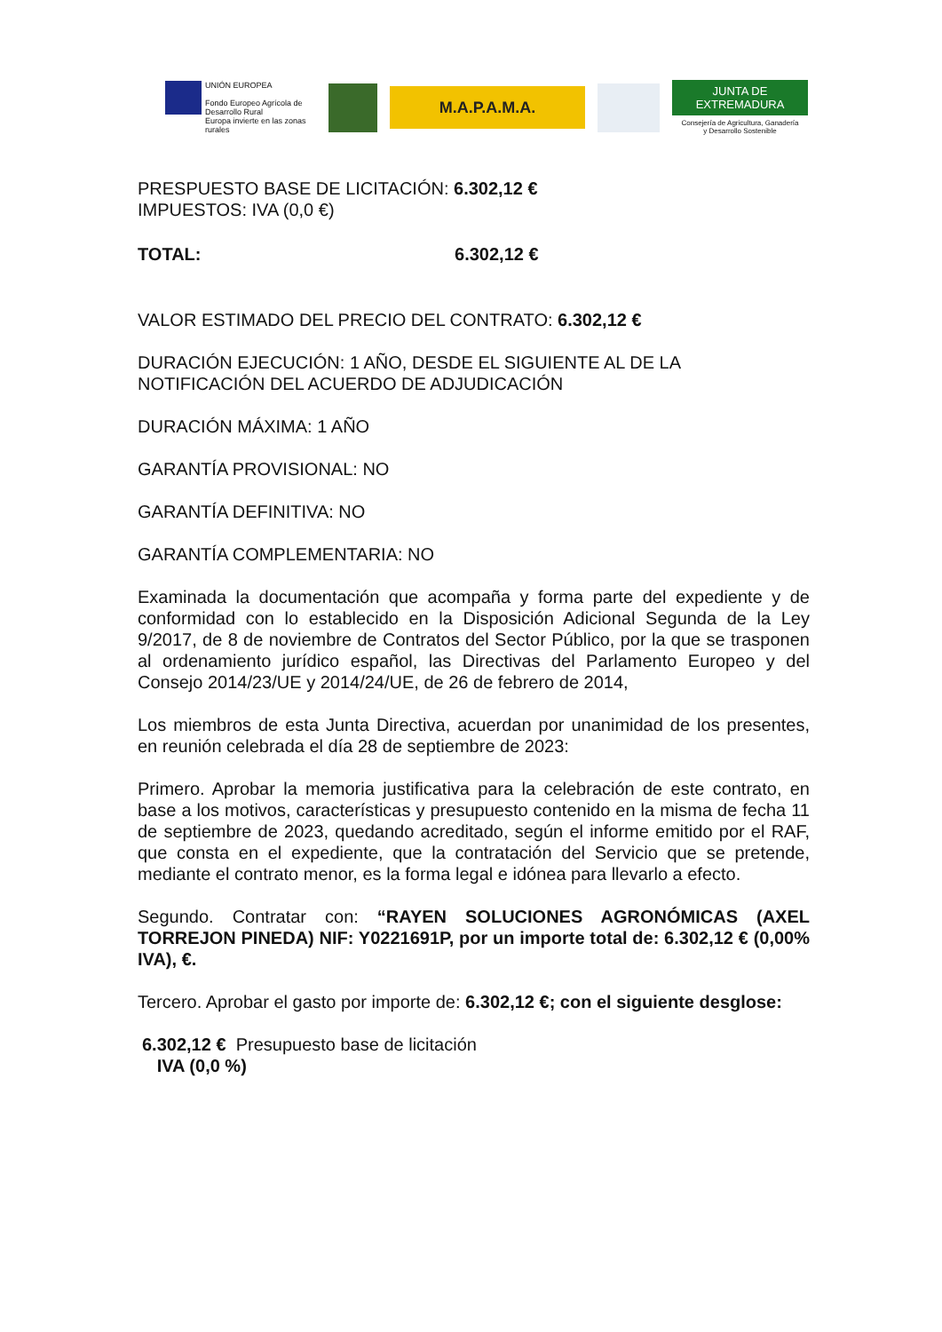UNIÓN EUROPEA
Fondo Europeo Agrícola de Desarrollo Rural
Europa invierte en las zonas rurales
M.A.P.A.M.A.
JUNTA DE EXTREMADURA
Consejería de Agricultura, Ganadería
y Desarrollo Sostenible
PRESPUESTO BASE DE LICITACIÓN: 6.302,12 €
IMPUESTOS: IVA (0,0 €)
TOTAL: 6.302,12 €
VALOR ESTIMADO DEL PRECIO DEL CONTRATO: 6.302,12 €
DURACIÓN EJECUCIÓN: 1 AÑO, DESDE EL SIGUIENTE AL DE LA NOTIFICACIÓN DEL ACUERDO DE ADJUDICACIÓN
DURACIÓN MÁXIMA: 1 AÑO
GARANTÍA PROVISIONAL: NO
GARANTÍA DEFINITIVA: NO
GARANTÍA COMPLEMENTARIA: NO
Examinada la documentación que acompaña y forma parte del expediente y de conformidad con lo establecido en la Disposición Adicional Segunda de la Ley 9/2017, de 8 de noviembre de Contratos del Sector Público, por la que se trasponen al ordenamiento jurídico español, las Directivas del Parlamento Europeo y del Consejo 2014/23/UE y 2014/24/UE, de 26 de febrero de 2014,
Los miembros de esta Junta Directiva, acuerdan por unanimidad de los presentes, en reunión celebrada el día 28 de septiembre de 2023:
Primero. Aprobar la memoria justificativa para la celebración de este contrato, en base a los motivos, características y presupuesto contenido en la misma de fecha 11 de septiembre de 2023, quedando acreditado, según el informe emitido por el RAF, que consta en el expediente, que la contratación del Servicio que se pretende, mediante el contrato menor, es la forma legal e idónea para llevarlo a efecto.
Segundo. Contratar con: “RAYEN SOLUCIONES AGRONÓMICAS (AXEL TORREJON PINEDA) NIF: Y0221691P, por un importe total de: 6.302,12 € (0,00% IVA), €.
Tercero. Aprobar el gasto por importe de: 6.302,12 €; con el siguiente desglose:
6.302,12 € Presupuesto base de licitación
IVA (0,0 %)